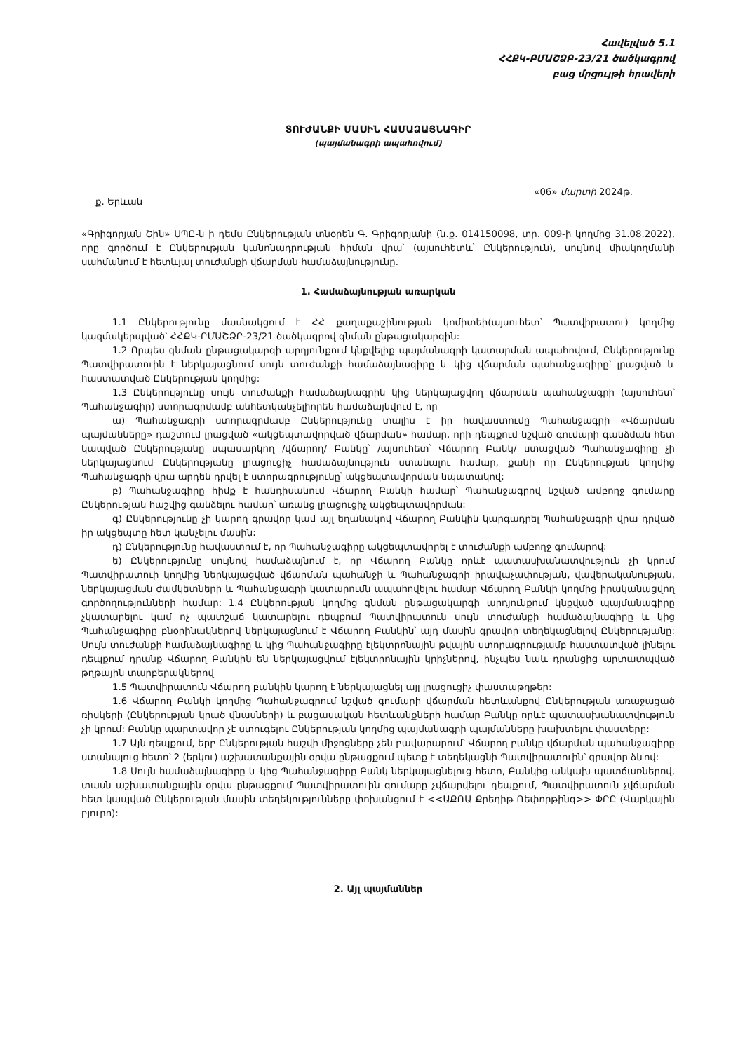Հավելված 5.1
ՀՀՔԿ-ԲՄԱՇՁԲ-23/21 ծածկագրով
բաց մրցույթի հրավերի
ՏՈՒԺԱՆՔԻ ՄԱՍԻՆ ՀԱՄԱՁԱՅՆԱԳԻՐ
(պայմանագրի ապահովում)
ք. Երևան «06» մարտի 2024թ.
«Գրիգորյան Շին» ՍՊԸ-ն ի դեմս Ընկերության տնօրեն Գ. Գրիգորյանի (ն.ք. 014150098, տր. 009-ի կողմից 31.08.2022), որը գործում է Ընկերության կանոնադրության հիման վրա՝ (այսուհետև՝ Ընկերություն), սույնով միակողմանի սահմանում է հետևյալ տուժանքի վճարման համաձայնությունը.
1. Համաձայնության առարկան
1.1 Ընկերությունը մասնակցում է ՀՀ քաղաքաշինության կոմիտեի(այսուհետ՝ Պատվիրատու) կողմից կազմակերպված՝ ՀՀՔԿ-ԲՄԱՇՁԲ-23/21 ծածկագրով գնման ընթացակարգին:
1.2 Որպես գնման ընթացակարգի արդյունքում կնքվելիք պայմանագրի կատարման ապահովում, Ընկերությունը Պատվիրատուին է ներկայացնում սույն տուժանքի համաձայնագիրը և կից վճարման պահանջագիրը՝ լրացված և հաստատված Ընկերության կողմից:
1.3 Ընկերությունը սույն տուժանքի համաձայնագրին կից ներկայացվող վճարման պահանջագրի (այսուհետ՝ Պահանջագիր) ստորագրմամբ անհետկանչելիորեն համաձայնվում է, որ
ա) Պահանջագրի ստորագրմամբ Ընկերությունը տալիս է իր հավաստումը Պահանջագրի «Վճարման պայմանները» դաշտում լրացված «ակցեպտավորված վճարման» համար, որի դեպքում նշված գումարի գանձման հետ կապված Ընկերությանը սպասարկող /վճարող/ Բանկը՝ /այսուհետ՝ Վճարող Բանկ/ ստացված Պահանջագիրը չի ներկայացնում Ընկերությանը լրացուցիչ համաձայնություն ստանալու համար, քանի որ Ընկերության կողմից Պահանջագրի վրա արդեն դրվել է ստորագրությունը՝ ակցեպտավորման նպատակով:
բ) Պահանջագիրը հիմք է հանդիսանում Վճարող Բանկի համար՝ Պահանջագրով նշված ամբողջ գումարը Ընկերության հաշվից գանձելու համար՝ առանց լրացուցիչ ակցեպտավորման:
գ) Ընկերությունը չի կարող գրավոր կամ այլ եղանակով Վճարող Բանկին կարգադրել Պահանջագրի վրա դրված իր ակցեպտը հետ կանչելու մասին:
դ) Ընկերությունը հավաստում է, որ Պահանջագիրը ակցեպտավորել է տուժանքի ամբողջ գումարով:
ե) Ընկերությունը սույնով համաձայնում է, որ Վճարող Բանկը որևէ պատասխանատվություն չի կրում Պատվիրատուի կողմից ներկայացված վճարման պահանջի և Պահանջագրի իրավաչափության, վավերականության, ներկայացման ժամկետների և Պահանջագրի կատարումն ապահովելու համար Վճարող Բանկի կողմից իրականացվող գործողությունների համար: 1.4 Ընկերության կողմից գնման ընթացակարգի արդյունքում կնքված պայմանագիրը չկատարելու կամ ոչ պատշաճ կատարելու դեպքում Պատվիրատուն սույն տուժանքի համաձայնագիրը և կից Պահանջագիրը բնօրինակներով ներկայացնում է Վճարող Բանկին՝ այդ մասին գրավոր տեղեկացնելով Ընկերությանը: Սույն տուժանքի համաձայնագիրը և կից Պահանջագիրը էլեկտրոնային թվային ստորագրությամբ հաստատված լինելու դեպքում դրանք Վճարող Բանկին են ներկայացվում էլեկտրոնային կրիչներով, ինչպես նաև դրանցից արտատպված թղթային տարբերակներով
1.5 Պատվիրատուն Վճարող բանկին կարող է ներկայացնել այլ լրացուցիչ փաստաթղթեր:
1.6 Վճարող Բանկի կողմից Պահանջագրում նշված գումարի վճարման հետևանքով Ընկերության առաջացած ռիսկերի (Ընկերության կրած վնասների) և բացասական հետևանքների համար Բանկը որևէ պատասխանատվություն չի կրում: Բանկը պարտավոր չէ ստուգելու Ընկերության կողմից պայմանագրի պայմանները խախտելու փաստերը:
1.7 Այն դեպքում, երբ Ընկերության հաշվի միջոցները չեն բավարարում՝ Վճարող բանկը վճարման պահանջագիրը ստանալուց հետո՝ 2 (երկու) աշխատանքային օրվա ընթացքում պետք է տեղեկացնի Պատվիրատուին՝ գրավոր ձևով:
1.8 Սույն համաձայնագիրը և կից Պահանջագիրը Բանկ ներկայացնելուց հետո, Բանկից անկախ պատճառներով, տասն աշխատանքային օրվա ընթացքում Պատվիրատուին գումարը չվճարվելու դեպքում, Պատվիրատուն չվճարման հետ կապված Ընկերության մասին տեղեկությունները փոխանցում է <<ԱՔՌԱ Քրեդիթ Ռեփորթինգ>> ՓԲԸ (Վարկային բյուրո):
2. Այլ պայմաններ